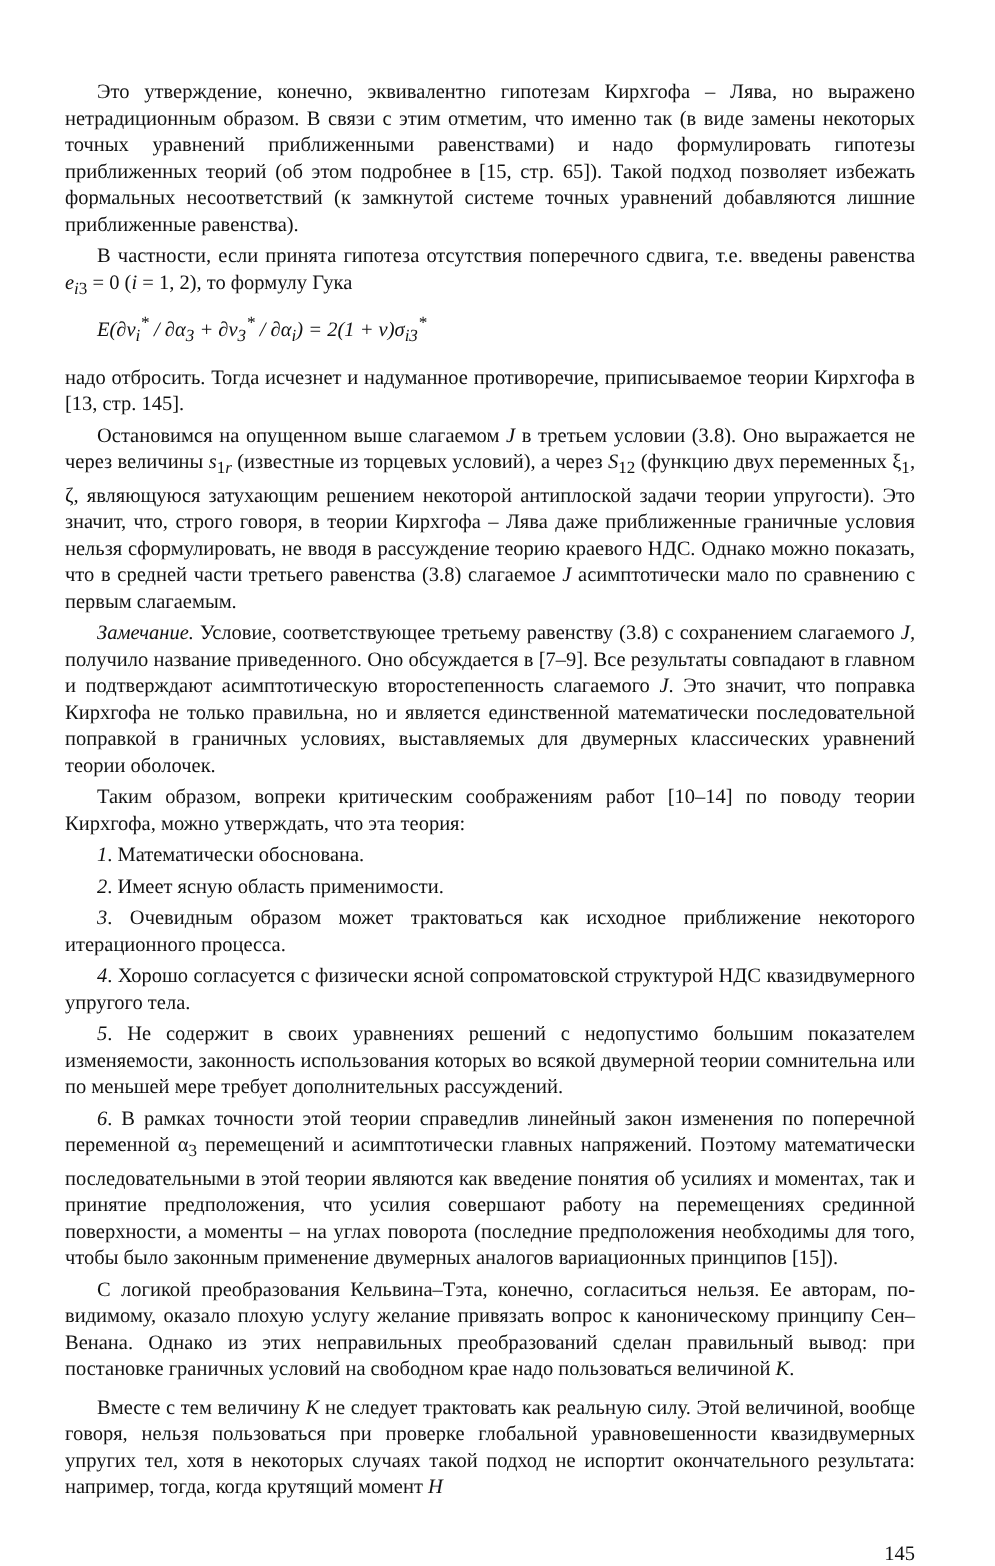Это утверждение, конечно, эквивалентно гипотезам Кирхгофа – Лява, но выражено нетрадиционным образом. В связи с этим отметим, что именно так (в виде замены некоторых точных уравнений приближенными равенствами) и надо формулировать гипотезы приближенных теорий (об этом подробнее в [15, стр. 65]). Такой подход позволяет избежать формальных несоответствий (к замкнутой системе точных уравнений добавляются лишние приближенные равенства).
В частности, если принята гипотеза отсутствия поперечного сдвига, т.е. введены равенства e<sub>i3</sub> = 0 (i = 1, 2), то формулу Гука
E(∂v<sub>i</sub><sup>*</sup> / ∂α<sub>3</sub> + ∂v<sub>3</sub><sup>*</sup> / ∂α<sub>i</sub>) = 2(1 + ν)σ<sub>i3</sub><sup>*</sup>
надо отбросить. Тогда исчезнет и надуманное противоречие, приписываемое теории Кирхгофа в [13, стр. 145].
Остановимся на опущенном выше слагаемом J в третьем условии (3.8). Оно выражается не через величины s<sub>1r</sub> (известные из торцевых условий), а через S<sub>12</sub> (функцию двух переменных ξ<sub>1</sub>, ζ, являющуюся затухающим решением некоторой антиплоской задачи теории упругости). Это значит, что, строго говоря, в теории Кирхгофа – Лява даже приближенные граничные условия нельзя сформулировать, не вводя в рассуждение теорию краевого НДС. Однако можно показать, что в средней части третьего равенства (3.8) слагаемое J асимптотически мало по сравнению с первым слагаемым.
Замечание. Условие, соответствующее третьему равенству (3.8) с сохранением слагаемого J, получило название приведенного. Оно обсуждается в [7–9]. Все результаты совпадают в главном и подтверждают асимптотическую второстепенность слагаемого J. Это значит, что поправка Кирхгофа не только правильна, но и является единственной математически последовательной поправкой в граничных условиях, выставляемых для двумерных классических уравнений теории оболочек.
Таким образом, вопреки критическим соображениям работ [10–14] по поводу теории Кирхгофа, можно утверждать, что эта теория:
1. Математически обоснована.
2. Имеет ясную область применимости.
3. Очевидным образом может трактоваться как исходное приближение некоторого итерационного процесса.
4. Хорошо согласуется с физически ясной сопроматовской структурой НДС квазидвумерного упругого тела.
5. Не содержит в своих уравнениях решений с недопустимо большим показателем изменяемости, законность использования которых во всякой двумерной теории сомнительна или по меньшей мере требует дополнительных рассуждений.
6. В рамках точности этой теории справедлив линейный закон изменения по поперечной переменной α<sub>3</sub> перемещений и асимптотически главных напряжений. Поэтому математически последовательными в этой теории являются как введение понятия об усилиях и моментах, так и принятие предположения, что усилия совершают работу на перемещениях срединной поверхности, а моменты – на углах поворота (последние предположения необходимы для того, чтобы было законным применение двумерных аналогов вариационных принципов [15]).
С логикой преобразования Кельвина–Тэта, конечно, согласиться нельзя. Ее авторам, по-видимому, оказало плохую услугу желание привязать вопрос к каноническому принципу Сен–Венана. Однако из этих неправильных преобразований сделан правильный вывод: при постановке граничных условий на свободном крае надо пользоваться величиной K.
Вместе с тем величину K не следует трактовать как реальную силу. Этой величиной, вообще говоря, нельзя пользоваться при проверке глобальной уравновешенности квазидвумерных упругих тел, хотя в некоторых случаях такой подход не испортит окончательного результата: например, тогда, когда крутящий момент H
145